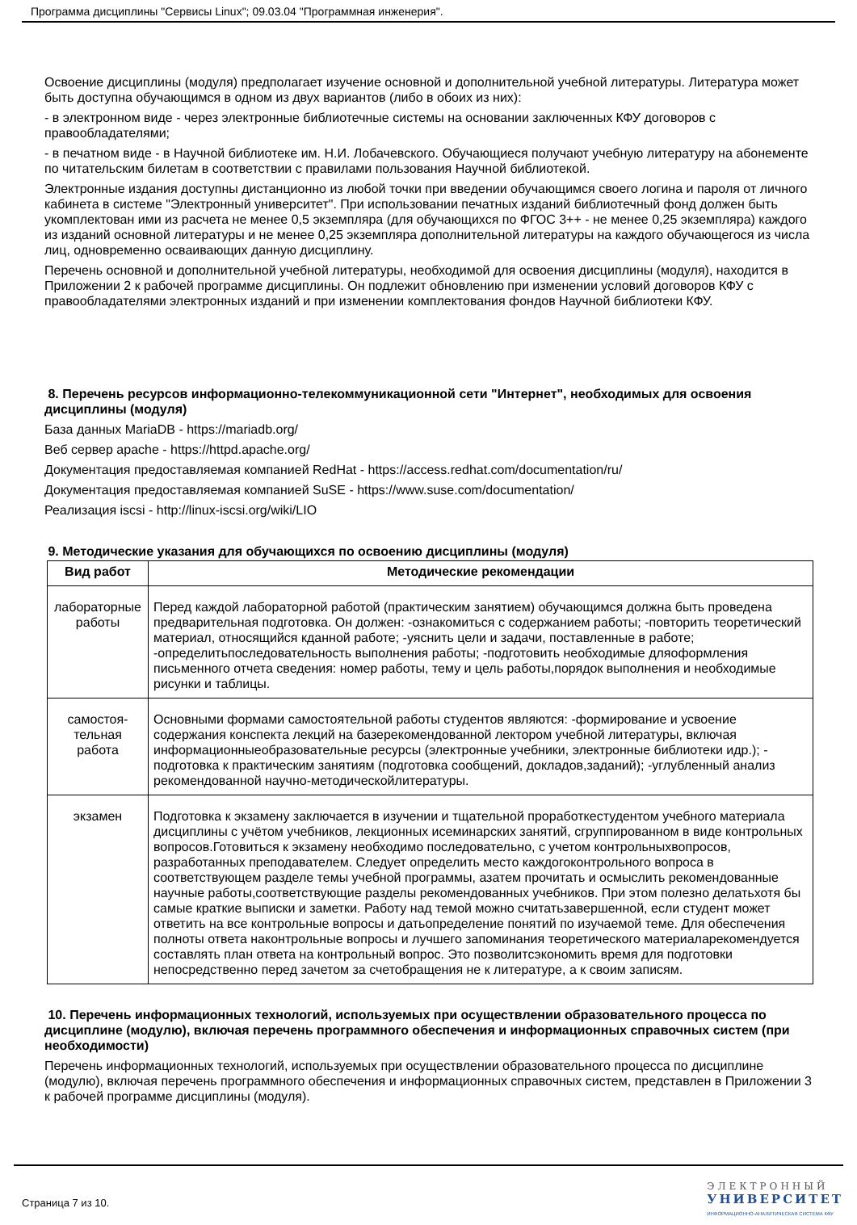Программа дисциплины "Сервисы Linux"; 09.03.04 "Программная инженерия".
Освоение дисциплины (модуля) предполагает изучение основной и дополнительной учебной литературы. Литература может быть доступна обучающимся в одном из двух вариантов (либо в обоих из них):
- в электронном виде - через электронные библиотечные системы на основании заключенных КФУ договоров с правообладателями;
- в печатном виде - в Научной библиотеке им. Н.И. Лобачевского. Обучающиеся получают учебную литературу на абонементе по читательским билетам в соответствии с правилами пользования Научной библиотекой.
Электронные издания доступны дистанционно из любой точки при введении обучающимся своего логина и пароля от личного кабинета в системе "Электронный университет". При использовании печатных изданий библиотечный фонд должен быть укомплектован ими из расчета не менее 0,5 экземпляра (для обучающихся по ФГОС 3++ - не менее 0,25 экземпляра) каждого из изданий основной литературы и не менее 0,25 экземпляра дополнительной литературы на каждого обучающегося из числа лиц, одновременно осваивающих данную дисциплину.
Перечень основной и дополнительной учебной литературы, необходимой для освоения дисциплины (модуля), находится в Приложении 2 к рабочей программе дисциплины. Он подлежит обновлению при изменении условий договоров КФУ с правообладателями электронных изданий и при изменении комплектования фондов Научной библиотеки КФУ.
8. Перечень ресурсов информационно-телекоммуникационной сети "Интернет", необходимых для освоения дисциплины (модуля)
База данных MariaDB - https://mariadb.org/
Веб сервер apache - https://httpd.apache.org/
Документация предоставляемая компанией RedHat - https://access.redhat.com/documentation/ru/
Документация предоставляемая компанией SuSE - https://www.suse.com/documentation/
Реализация iscsi - http://linux-iscsi.org/wiki/LIO
9. Методические указания для обучающихся по освоению дисциплины (модуля)
| Вид работ | Методические рекомендации |
| --- | --- |
| лабораторные работы | Перед каждой лабораторной работой (практическим занятием) обучающимся должна быть проведена предварительная подготовка. Он должен: -ознакомиться с содержанием работы; -повторить теоретический материал, относящийся кданной работе; -уяснить цели и задачи, поставленные в работе; -определитьпоследовательность выполнения работы; -подготовить необходимые дляоформления письменного отчета сведения: номер работы, тему и цель работы,порядок выполнения и необходимые рисунки и таблицы. |
| самостоя- тельная работа | Основными формами самостоятельной работы студентов являются: -формирование и усвоение содержания конспекта лекций на базерекомендованной лектором учебной литературы, включая информационныеобразовательные ресурсы (электронные учебники, электронные библиотеки идр.); - подготовка к практическим занятиям (подготовка сообщений, докладов,заданий); -углубленный анализ рекомендованной научно-методическойлитературы. |
| экзамен | Подготовка к экзамену заключается в изучении и тщательной проработкестудентом учебного материала дисциплины с учётом учебников, лекционных исеминарских занятий, сгруппированном в виде контрольных вопросов.Готовиться к экзамену необходимо последовательно, с учетом контрольныхвопросов, разработанных преподавателем. Следует определить место каждогоконтрольного вопроса в соответствующем разделе темы учебной программы, азатем прочитать и осмыслить рекомендованные научные работы,соответствующие разделы рекомендованных учебников. При этом полезно делатьхотя бы самые краткие выписки и заметки. Работу над темой можно считатьзавершенной, если студент может ответить на все контрольные вопросы и датьопределение понятий по изучаемой теме. Для обеспечения полноты ответа наконтрольные вопросы и лучшего запоминания теоретического материаларекомендуется составлять план ответа на контрольный вопрос. Это позволитсэкономить время для подготовки непосредственно перед зачетом за счетобращения не к литературе, а к своим записям. |
10. Перечень информационных технологий, используемых при осуществлении образовательного процесса по дисциплине (модулю), включая перечень программного обеспечения и информационных справочных систем (при необходимости)
Перечень информационных технологий, используемых при осуществлении образовательного процесса по дисциплине (модулю), включая перечень программного обеспечения и информационных справочных систем, представлен в Приложении 3 к рабочей программе дисциплины (модуля).
Страница 7 из 10.
ЭЛЕКТРОННЫЙ
УНИВЕРСИТЕТ
ИНФОРМАЦИОННО-АНАЛИТИЧЕСКАЯ СИСТЕМА КФУ